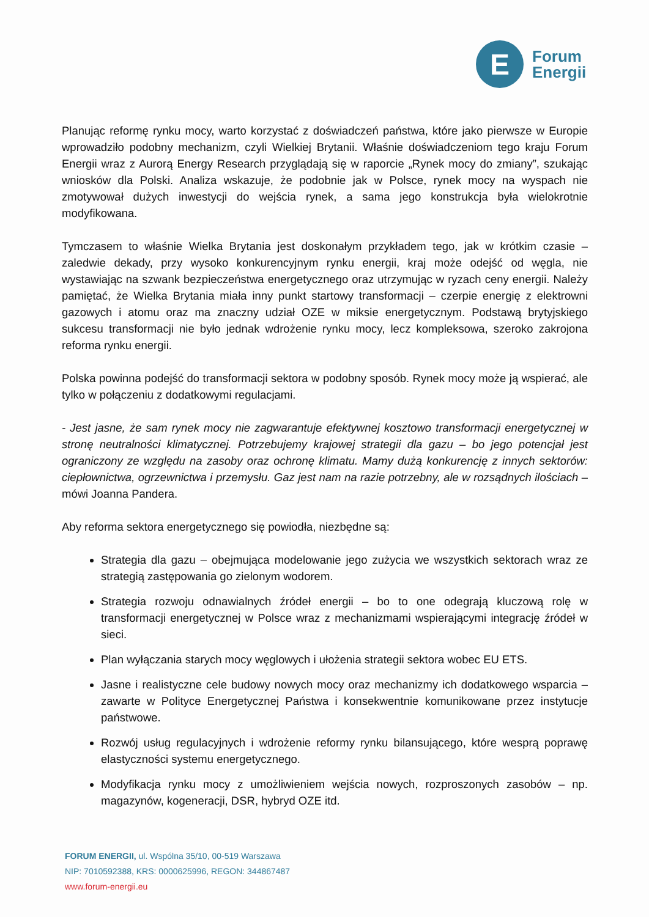E
Forum
Energii
Planując reformę rynku mocy, warto korzystać z doświadczeń państwa, które jako pierwsze w Europie wprowadziło podobny mechanizm, czyli Wielkiej Brytanii. Właśnie doświadczeniom tego kraju Forum Energii wraz z Aurorą Energy Research przyglądają się w raporcie „Rynek mocy do zmiany”, szukając wniosków dla Polski. Analiza wskazuje, że podobnie jak w Polsce, rynek mocy na wyspach nie zmotywował dużych inwestycji do wejścia rynek, a sama jego konstrukcja była wielokrotnie modyfikowana.
Tymczasem to właśnie Wielka Brytania jest doskonałym przykładem tego, jak w krótkim czasie – zaledwie dekady, przy wysoko konkurencyjnym rynku energii, kraj może odejść od węgla, nie wystawiając na szwank bezpieczeństwa energetycznego oraz utrzymując w ryzach ceny energii. Należy pamiętać, że Wielka Brytania miała inny punkt startowy transformacji – czerpie energię z elektrowni gazowych i atomu oraz ma znaczny udział OZE w miksie energetycznym. Podstawą brytyjskiego sukcesu transformacji nie było jednak wdrożenie rynku mocy, lecz kompleksowa, szeroko zakrojona reforma rynku energii.
Polska powinna podejść do transformacji sektora w podobny sposób. Rynek mocy może ją wspierać, ale tylko w połączeniu z dodatkowymi regulacjami.
- Jest jasne, że sam rynek mocy nie zagwarantuje efektywnej kosztowo transformacji energetycznej w stronę neutralności klimatycznej. Potrzebujemy krajowej strategii dla gazu – bo jego potencjał jest ograniczony ze względu na zasoby oraz ochronę klimatu. Mamy dużą konkurencję z innych sektorów: ciepłownictwa, ogrzewnictwa i przemysłu. Gaz jest nam na razie potrzebny, ale w rozsądnych ilościach – mówi Joanna Pandera.
Aby reforma sektora energetycznego się powiodła, niezbędne są:
Strategia dla gazu – obejmująca modelowanie jego zużycia we wszystkich sektorach wraz ze strategią zastępowania go zielonym wodorem.
Strategia rozwoju odnawialnych źródeł energii – bo to one odegrają kluczową rolę w transformacji energetycznej w Polsce wraz z mechanizmami wspierającymi integrację źródeł w sieci.
Plan wyłączania starych mocy węglowych i ułożenia strategii sektora wobec EU ETS.
Jasne i realistyczne cele budowy nowych mocy oraz mechanizmy ich dodatkowego wsparcia – zawarte w Polityce Energetycznej Państwa i konsekwentnie komunikowane przez instytucje państwowe.
Rozwój usług regulacyjnych i wdrożenie reformy rynku bilansującego, które wesprą poprawę elastyczności systemu energetycznego.
Modyfikacja rynku mocy z umożliwieniem wejścia nowych, rozproszonych zasobów – np. magazynów, kogeneracji, DSR, hybryd OZE itd.
FORUM ENERGII, ul. Wspólna 35/10, 00-519 Warszawa
NIP: 7010592388, KRS: 0000625996, REGON: 344867487
www.forum-energii.eu